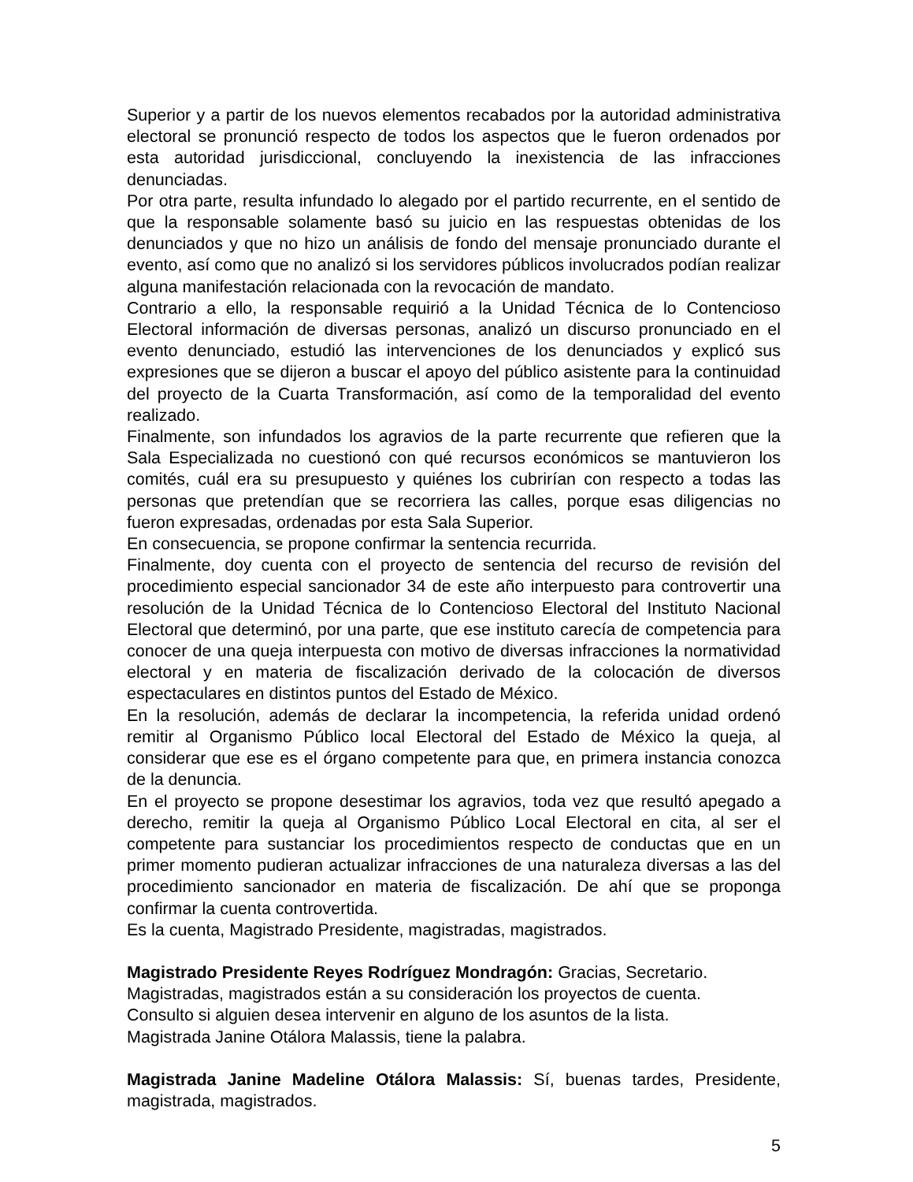Superior y a partir de los nuevos elementos recabados por la autoridad administrativa electoral se pronunció respecto de todos los aspectos que le fueron ordenados por esta autoridad jurisdiccional, concluyendo la inexistencia de las infracciones denunciadas.
Por otra parte, resulta infundado lo alegado por el partido recurrente, en el sentido de que la responsable solamente basó su juicio en las respuestas obtenidas de los denunciados y que no hizo un análisis de fondo del mensaje pronunciado durante el evento, así como que no analizó si los servidores públicos involucrados podían realizar alguna manifestación relacionada con la revocación de mandato.
Contrario a ello, la responsable requirió a la Unidad Técnica de lo Contencioso Electoral información de diversas personas, analizó un discurso pronunciado en el evento denunciado, estudió las intervenciones de los denunciados y explicó sus expresiones que se dijeron a buscar el apoyo del público asistente para la continuidad del proyecto de la Cuarta Transformación, así como de la temporalidad del evento realizado.
Finalmente, son infundados los agravios de la parte recurrente que refieren que la Sala Especializada no cuestionó con qué recursos económicos se mantuvieron los comités, cuál era su presupuesto y quiénes los cubrirían con respecto a todas las personas que pretendían que se recorriera las calles, porque esas diligencias no fueron expresadas, ordenadas por esta Sala Superior.
En consecuencia, se propone confirmar la sentencia recurrida.
Finalmente, doy cuenta con el proyecto de sentencia del recurso de revisión del procedimiento especial sancionador 34 de este año interpuesto para controvertir una resolución de la Unidad Técnica de lo Contencioso Electoral del Instituto Nacional Electoral que determinó, por una parte, que ese instituto carecía de competencia para conocer de una queja interpuesta con motivo de diversas infracciones la normatividad electoral y en materia de fiscalización derivado de la colocación de diversos espectaculares en distintos puntos del Estado de México.
En la resolución, además de declarar la incompetencia, la referida unidad ordenó remitir al Organismo Público local Electoral del Estado de México la queja, al considerar que ese es el órgano competente para que, en primera instancia conozca de la denuncia.
En el proyecto se propone desestimar los agravios, toda vez que resultó apegado a derecho, remitir la queja al Organismo Público Local Electoral en cita, al ser el competente para sustanciar los procedimientos respecto de conductas que en un primer momento pudieran actualizar infracciones de una naturaleza diversas a las del procedimiento sancionador en materia de fiscalización. De ahí que se proponga confirmar la cuenta controvertida.
Es la cuenta, Magistrado Presidente, magistradas, magistrados.
Magistrado Presidente Reyes Rodríguez Mondragón: Gracias, Secretario.
Magistradas, magistrados están a su consideración los proyectos de cuenta.
Consulto si alguien desea intervenir en alguno de los asuntos de la lista.
Magistrada Janine Otálora Malassis, tiene la palabra.
Magistrada Janine Madeline Otálora Malassis: Sí, buenas tardes, Presidente, magistrada, magistrados.
5